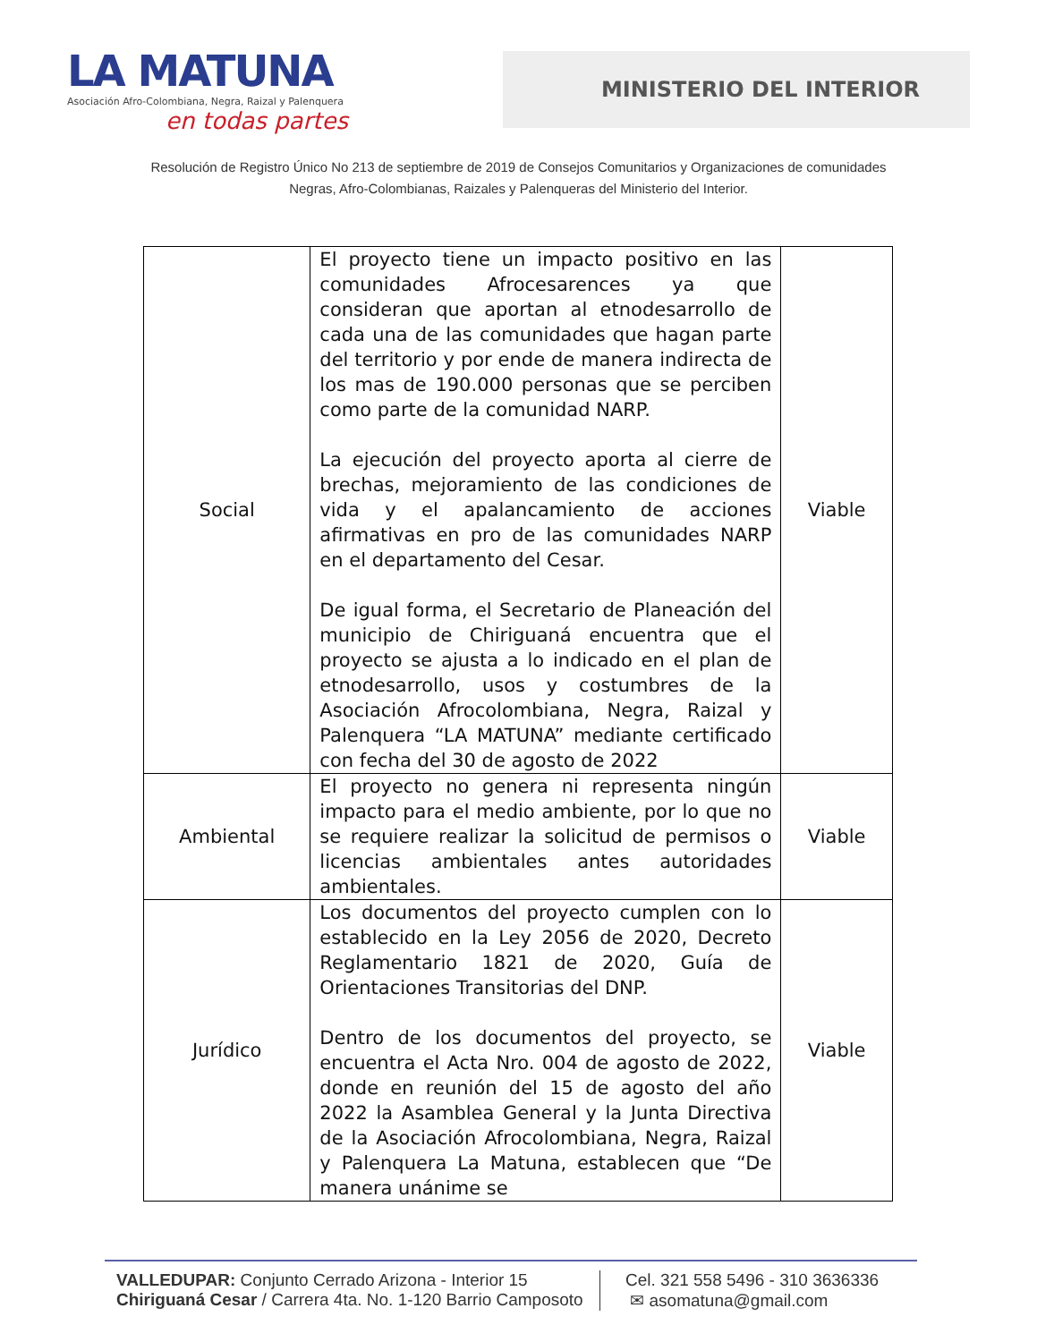LA MATUNA
Asociación Afro-Colombiana, Negra, Raizal y Palenquera
en todas partes
MINISTERIO DEL INTERIOR
Resolución de Registro Único No 213 de septiembre de 2019 de Consejos Comunitarios y Organizaciones de comunidades
Negras, Afro-Colombianas, Raizales y Palenqueras del Ministerio del Interior.
| Social | El proyecto tiene un impacto positivo en las comunidades Afrocesarences ya que consideran que aportan al etnodesarrollo de cada una de las comunidades que hagan parte del territorio y por ende de manera indirecta de los mas de 190.000 personas que se perciben como parte de la comunidad NARP. La ejecución del proyecto aporta al cierre de brechas, mejoramiento de las condiciones de vida y el apalancamiento de acciones afirmativas en pro de las comunidades NARP en el departamento del Cesar. De igual forma, el Secretario de Planeación del municipio de Chiriguaná encuentra que el proyecto se ajusta a lo indicado en el plan de etnodesarrollo, usos y costumbres de la Asociación Afrocolombiana, Negra, Raizal y Palenquera “LA MATUNA” mediante certificado con fecha del 30 de agosto de 2022 | Viable |
| Ambiental | El proyecto no genera ni representa ningún impacto para el medio ambiente, por lo que no se requiere realizar la solicitud de permisos o licencias ambientales antes autoridades ambientales. | Viable |
| Jurídico | Los documentos del proyecto cumplen con lo establecido en la Ley 2056 de 2020, Decreto Reglamentario 1821 de 2020, Guía de Orientaciones Transitorias del DNP. Dentro de los documentos del proyecto, se encuentra el Acta Nro. 004 de agosto de 2022, donde en reunión del 15 de agosto del año 2022 la Asamblea General y la Junta Directiva de la Asociación Afrocolombiana, Negra, Raizal y Palenquera La Matuna, establecen que “De manera unánime se | Viable |
VALLEDUPAR: Conjunto Cerrado Arizona - Interior 15
Chiriguaná Cesar / Carrera 4ta. No. 1-120 Barrio Camposoto
Cel. 321 558 5496 - 310 3636336
✉ asomatuna@gmail.com